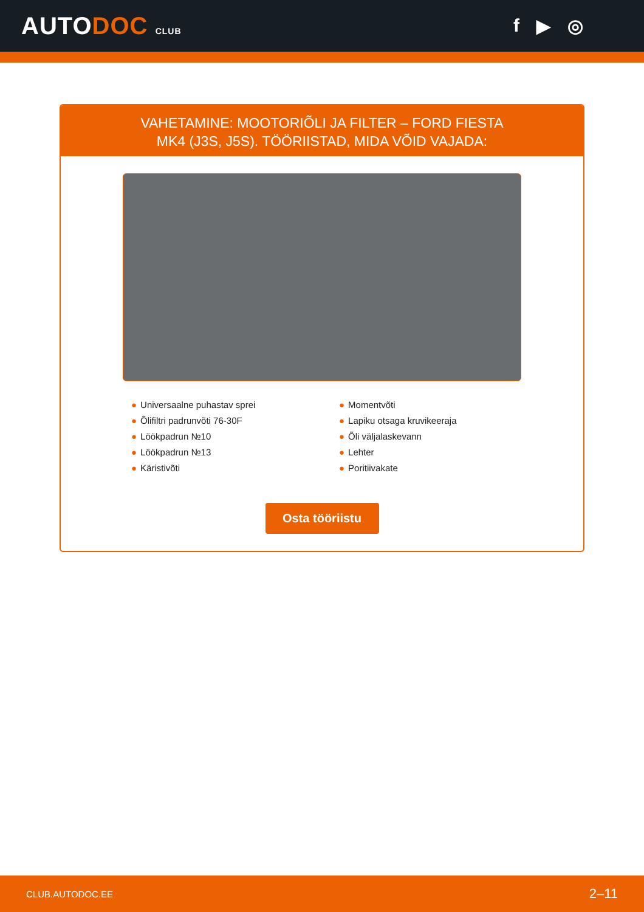AUTODOC CLUB
f ▶ ◎
VAHETAMINE: MOOTORIÕLI JA FILTER – FORD FIESTA
MK4 (J3S, J5S). TÖÖRIISTAD, MIDA VÕID VAJADA:
● Universaalne puhastav sprei
● Õlifiltri padrunvõti 76-30F
● Löökpadrun №10
● Löökpadrun №13
● Käristivõti
● Momentvõti
● Lapiku otsaga kruvikeeraja
● Õli väljalaskevann
● Lehter
● Poritiivakate
Osta tööriistu
CLUB.AUTODOC.EE 2–11